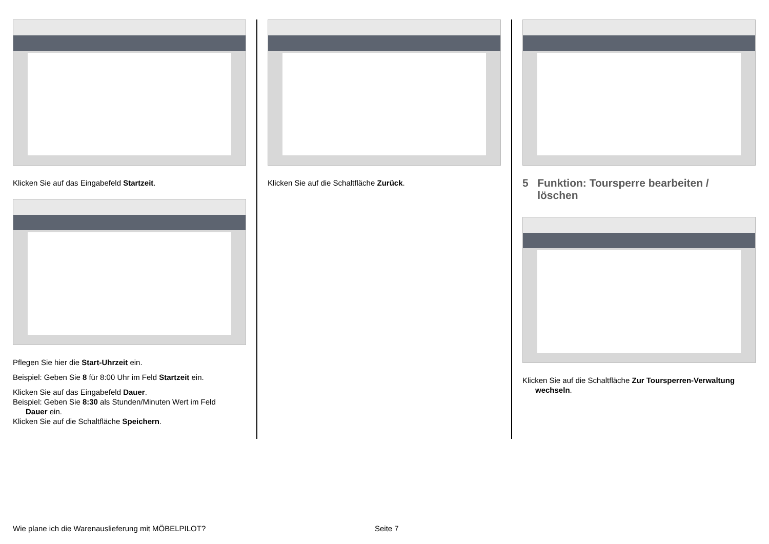Klicken Sie auf das Eingabefeld Startzeit.
Pflegen Sie hier die Start-Uhrzeit ein.
Beispiel: Geben Sie 8 für 8:00 Uhr im Feld Startzeit ein.
Klicken Sie auf das Eingabefeld Dauer.
Beispiel: Geben Sie 8:30 als Stunden/Minuten Wert im Feld
Dauer ein.
Klicken Sie auf die Schaltfläche Speichern.
Klicken Sie auf die Schaltfläche Zurück.
5 Funktion: Toursperre bearbeiten /
löschen
Klicken Sie auf die Schaltfläche Zur Toursperren-Verwaltung
wechseln.
Wie plane ich die Warenauslieferung mit MÖBELPILOT?
Seite 7